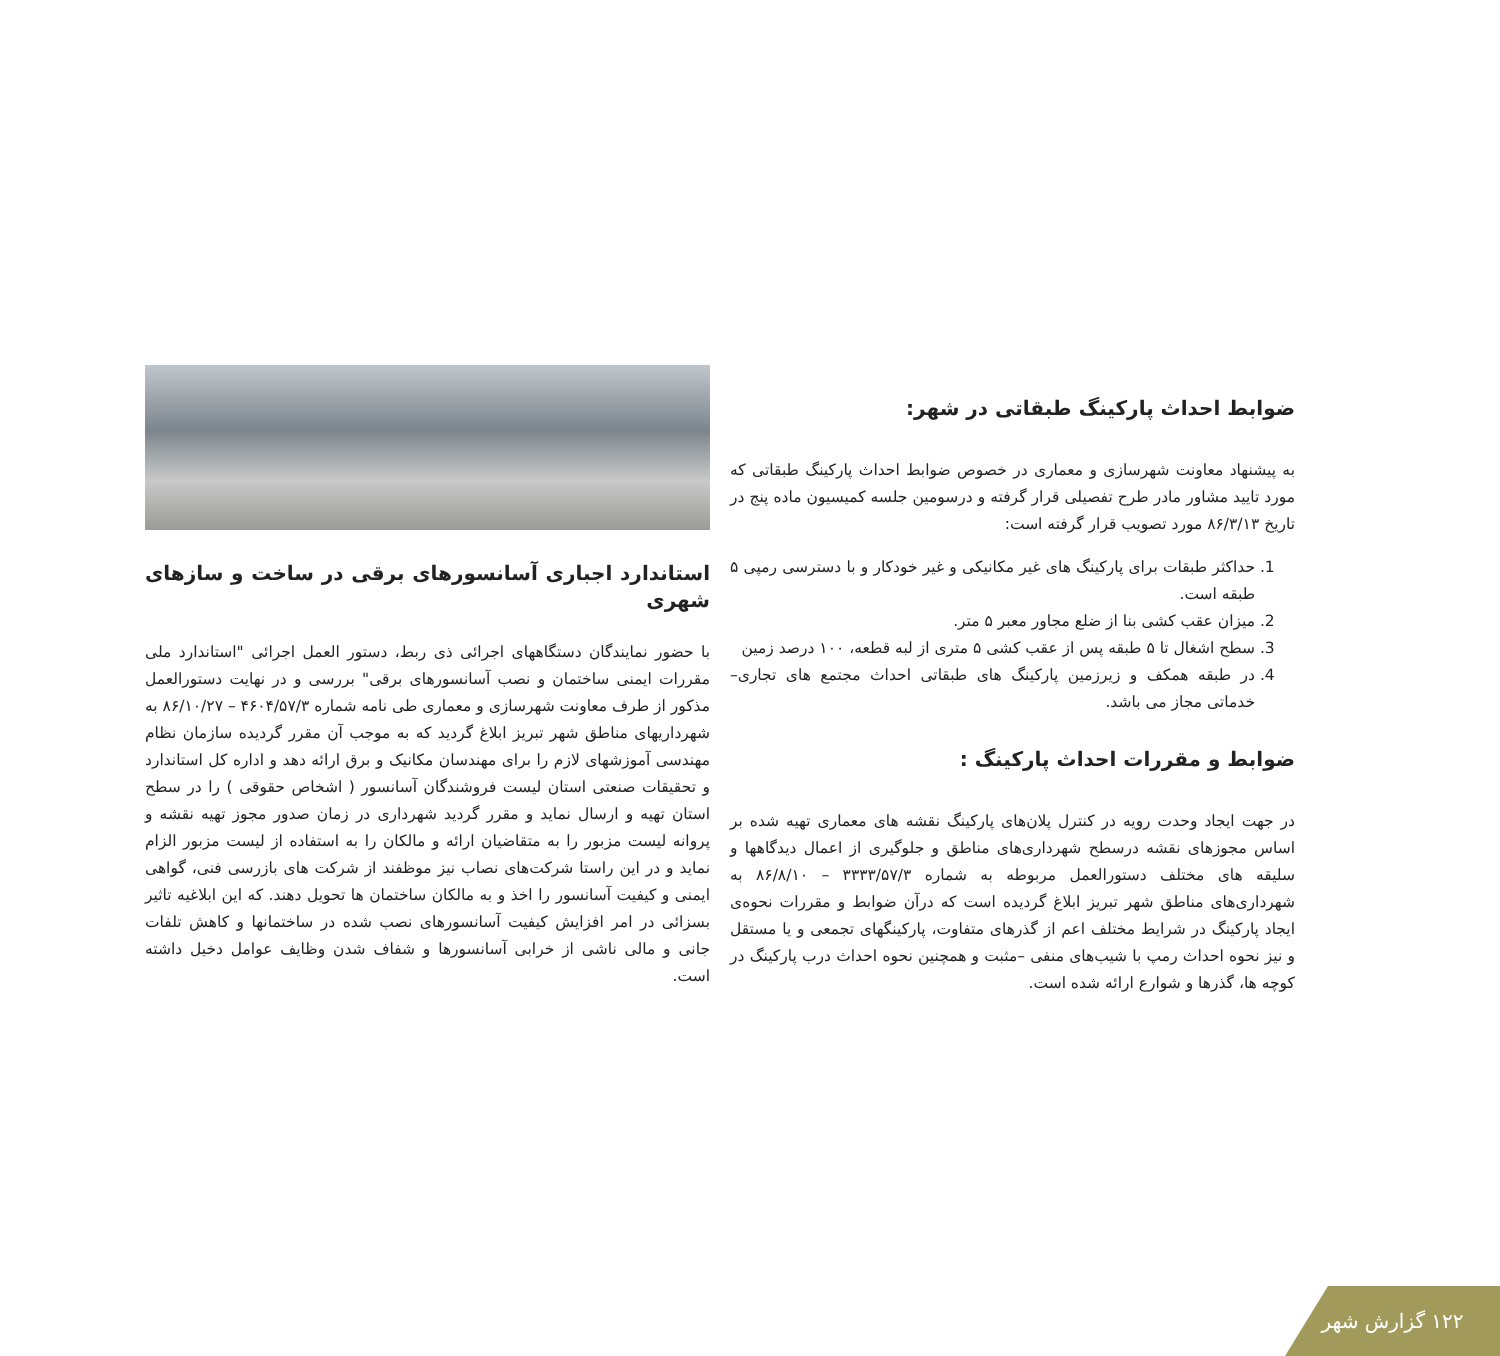ضوابط احداث پارکینگ طبقاتی در شهر:
به پیشنهاد معاونت شهرسازی و معماری در خصوص ضوابط احداث پارکینگ طبقاتی که مورد تایید مشاور مادر طرح تفصیلی قرار گرفته و درسومین جلسه کمیسیون ماده پنج در تاریخ ۸۶/۳/۱۳ مورد تصویب قرار گرفته است:
1. حداکثر طبقات برای پارکینگ های غیر مکانیکی و غیر خودکار و با دسترسی رمپی ۵ طبقه است.
2. میزان عقب کشی بنا از ضلع مجاور معبر ۵ متر.
3. سطح اشغال تا ۵ طبقه پس از عقب کشی ۵ متری از لبه قطعه، ۱۰۰ درصد زمین
4. در طبقه همکف و زیرزمین پارکینگ های طبقاتی احداث مجتمع های تجاری– خدماتی مجاز می باشد.
ضوابط و مقررات احداث پارکینگ :
در جهت ایجاد وحدت رویه در کنترل پلان‌های پارکینگ نقشه های معماری تهیه شده بر اساس مجوزهای نقشه درسطح شهرداری‌های مناطق و جلوگیری از اعمال دیدگاهها و سلیقه های مختلف دستورالعمل مربوطه به شماره ۳۳۳۳/۵۷/۳ – ۸۶/۸/۱۰ به شهرداری‌های مناطق شهر تبریز ابلاغ گردیده است که درآن ضوابط و مقررات نحوه‌ی ایجاد پارکینگ در شرایط مختلف اعم از گذرهای متفاوت، پارکینگهای تجمعی و یا مستقل و نیز نحوه احداث رمپ با شیب‌های منفی –مثبت و همچنین نحوه احداث درب پارکینگ در کوچه ها، گذرها و شوارع ارائه شده است.
استاندارد اجباری آسانسورهای برقی در ساخت و سازهای شهری
با حضور نمایندگان دستگاههای اجرائی ذی ربط، دستور العمل اجرائی "استاندارد ملی مقررات ایمنی ساختمان و نصب آسانسورهای برقی" بررسی و در نهایت دستورالعمل مذکور از طرف معاونت شهرسازی و معماری طی نامه شماره ۴۶۰۴/۵۷/۳ – ۸۶/۱۰/۲۷ به شهرداریهای مناطق شهر تبریز ابلاغ گردید که به موجب آن مقرر گردیده سازمان نظام مهندسی آموزشهای لازم را برای مهندسان مکانیک و برق ارائه دهد و اداره کل استاندارد و تحقیقات صنعتی استان لیست فروشندگان آسانسور ( اشخاص حقوقی ) را در سطح استان تهیه و ارسال نماید و مقرر گردید شهرداری در زمان صدور مجوز تهیه نقشه و پروانه لیست مزبور را به متقاضیان ارائه و مالکان را به استفاده از لیست مزبور الزام نماید و در این راستا شرکت‌های نصاب نیز موظفند از شرکت های بازرسی فنی، گواهی ایمنی و کیفیت آسانسور را اخذ و به مالکان ساختمان ها تحویل دهند. که این ابلاغیه تاثیر بسزائی در امر افزایش کیفیت آسانسورهای نصب شده در ساختمانها و کاهش تلفات جانی و مالی ناشی از خرابی آسانسورها و شفاف شدن وظایف عوامل دخیل داشته است.
۱۲۲ گزارش شهر